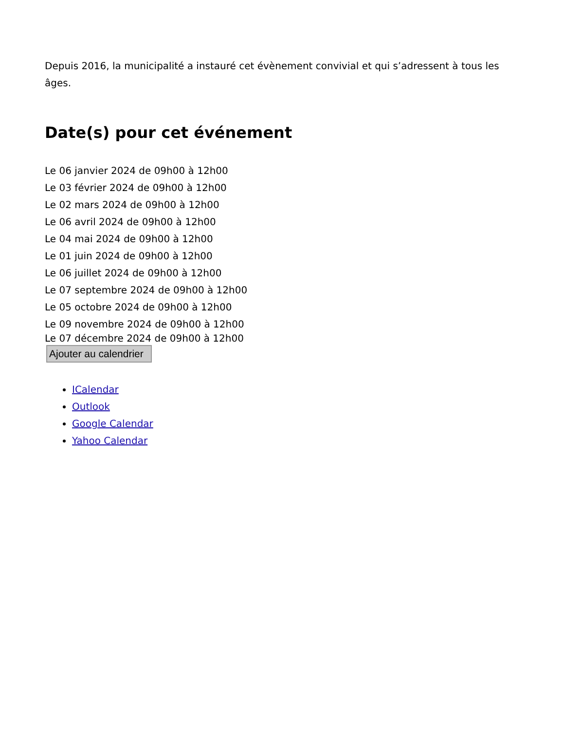Depuis 2016, la municipalité a instauré cet évènement convivial et qui s’adressent à tous les âges.
Date(s) pour cet événement
Le 06 janvier 2024 de 09h00 à 12h00
Le 03 février 2024 de 09h00 à 12h00
Le 02 mars 2024 de 09h00 à 12h00
Le 06 avril 2024 de 09h00 à 12h00
Le 04 mai 2024 de 09h00 à 12h00
Le 01 juin 2024 de 09h00 à 12h00
Le 06 juillet 2024 de 09h00 à 12h00
Le 07 septembre 2024 de 09h00 à 12h00
Le 05 octobre 2024 de 09h00 à 12h00
Le 09 novembre 2024 de 09h00 à 12h00
Le 07 décembre 2024 de 09h00 à 12h00
Ajouter au calendrier
ICalendar
Outlook
Google Calendar
Yahoo Calendar